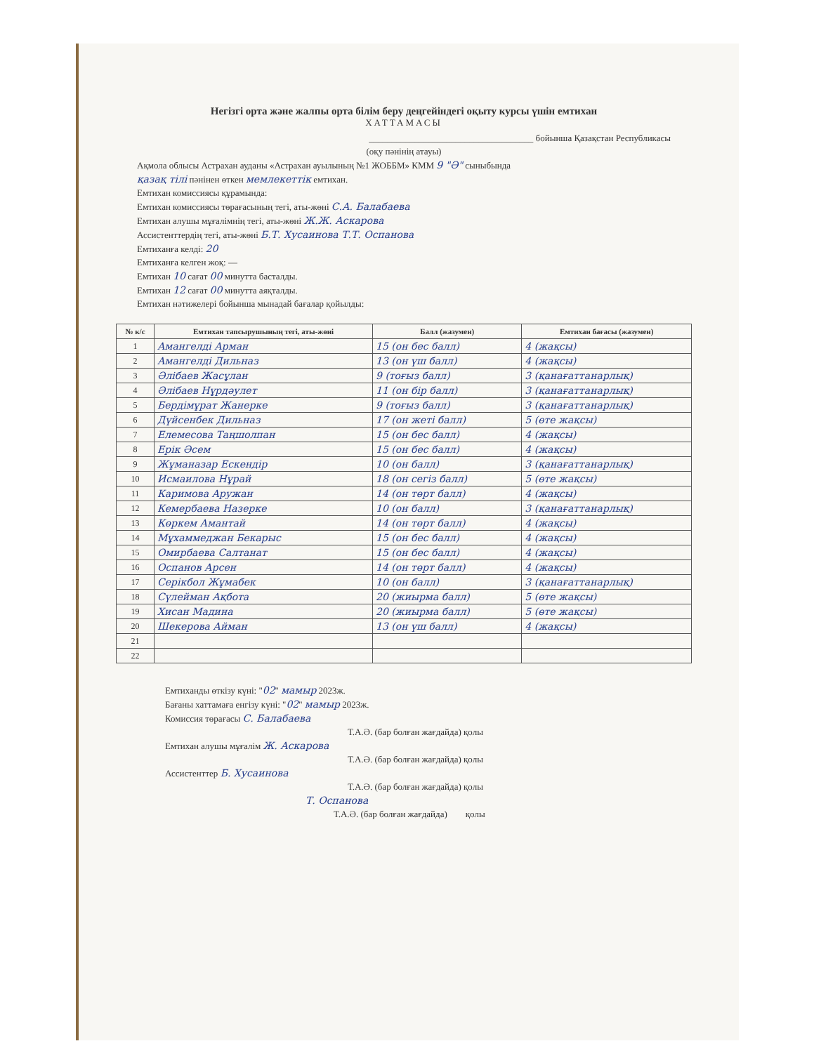Негізгі орта және жалпы орта білім беру деңгейіндегі оқыту курсы үшін емтихан
ХАТТАМАСЫ
____________________________________ бойынша Қазақстан Республикасы
(оқу пәнінің атауы)
Ақмола облысы Астрахан ауданы «Астрахан ауылының №1 ЖОББМ» КММ 9 "Ә" сыныбында
қазақ тілі пәнінен өткен мемлекеттік емтихан.
Емтихан комиссиясы құрамында:
Емтихан комиссиясы төрағасының тегі, аты-жөні С.А. Балабаева
Емтихан алушы мұғалімнің тегі, аты-жөні Ж.Ж. Аскарова
Ассистенттердің тегі, аты-жөні Б.Т. Хусаинова Т.Т. Оспанова
Емтиханға келді: 20
Емтиханға келген жоқ: —
Емтихан 10 сағат 00 минутта басталды.
Емтихан 12 сағат 00 минутта аяқталды.
Емтихан нәтижелері бойынша мынадай бағалар қойылды:
| № к/с | Емтихан тапсырушының тегі, аты-жөні | Балл (жазумен) | Емтихан бағасы (жазумен) |
| --- | --- | --- | --- |
| 1 | Амангелді Арман | 15 (он бес балл) | 4 (жақсы) |
| 2 | Амангелді Дильназ | 13 (он үш балл) | 4 (жақсы) |
| 3 | Әлібаев Жасұлан | 9 (тоғыз балл) | 3 (қанағаттанарлық) |
| 4 | Әлібаев Нұрдәулет | 11 (он бір балл) | 3 (қанағаттанарлық) |
| 5 | Бердімұрат Жанерке | 9 (тоғыз балл) | 3 (қанағаттанарлық) |
| 6 | Дүйсенбек Дильназ | 17 (он жеті балл) | 5 (өте жақсы) |
| 7 | Елемесова Таңшолпан | 15 (он бес балл) | 4 (жақсы) |
| 8 | Ерік Әсем | 15 (он бес балл) | 4 (жақсы) |
| 9 | Жұманазар Ескендір | 10 (он балл) | 3 (қанағаттанарлық) |
| 10 | Исмаилова Нұрай | 18 (он сегіз балл) | 5 (өте жақсы) |
| 11 | Каримова Аружан | 14 (он төрт балл) | 4 (жақсы) |
| 12 | Кемербаева Назерке | 10 (он балл) | 3 (қанағаттанарлық) |
| 13 | Көркем Амантай | 14 (он төрт балл) | 4 (жақсы) |
| 14 | Мұхаммеджан Бекарыс | 15 (он бес балл) | 4 (жақсы) |
| 15 | Омирбаева Салтанат | 15 (он бес балл) | 4 (жақсы) |
| 16 | Оспанов Арсен | 14 (он төрт балл) | 4 (жақсы) |
| 17 | Серікбол Жұмабек | 10 (он балл) | 3 (қанағаттанарлық) |
| 18 | Сүлейман Ақбота | 20 (жиырма балл) | 5 (өте жақсы) |
| 19 | Хисан Мадина | 20 (жиырма балл) | 5 (өте жақсы) |
| 20 | Шекерова Айман | 13 (он үш балл) | 4 (жақсы) |
| 21 | | | |
| 22 | | | |
Емтиханды өткізу күні: "02" мамыр 2023ж.
Бағаны хаттамаға енгізу күні: "02" мамыр 2023ж.
Комиссия төрағасы С. Балабаева
Т.А.Ә. (бар болған жағдайда) қолы
Емтихан алушы мұғалім Ж. Аскарова
Т.А.Ә. (бар болған жағдайда) қолы
Ассистенттер Б. Хусаинова
Т.А.Ә. (бар болған жағдайда) қолы
Т. Оспанова
Т.А.Ә. (бар болған жағдайда) қолы